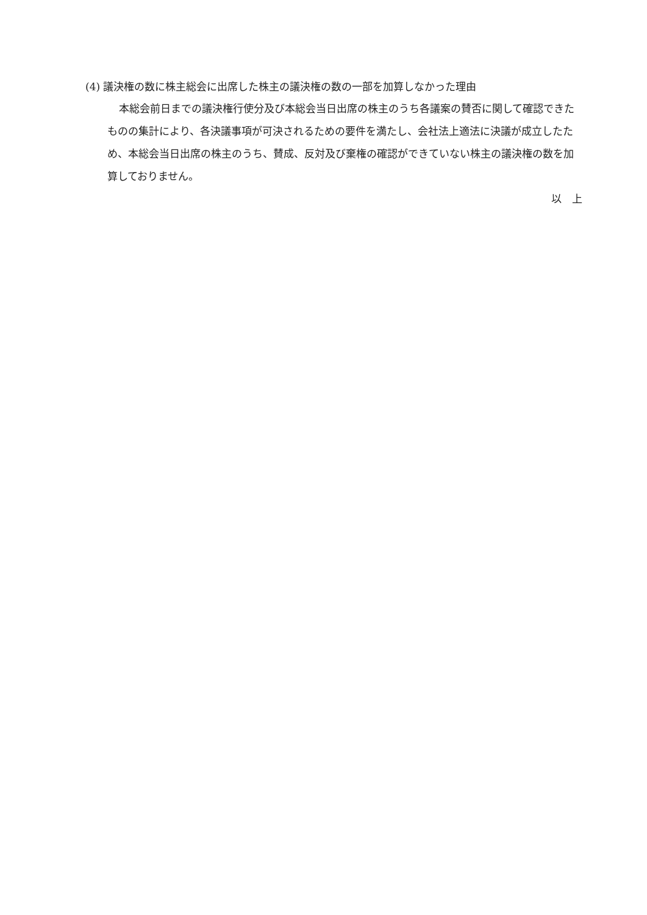(4) 議決権の数に株主総会に出席した株主の議決権の数の一部を加算しなかった理由
本総会前日までの議決権行使分及び本総会当日出席の株主のうち各議案の賛否に関して確認できたものの集計により、各決議事項が可決されるための要件を満たし、会社法上適法に決議が成立したため、本総会当日出席の株主のうち、賛成、反対及び棄権の確認ができていない株主の議決権の数を加算しておりません。
以　上